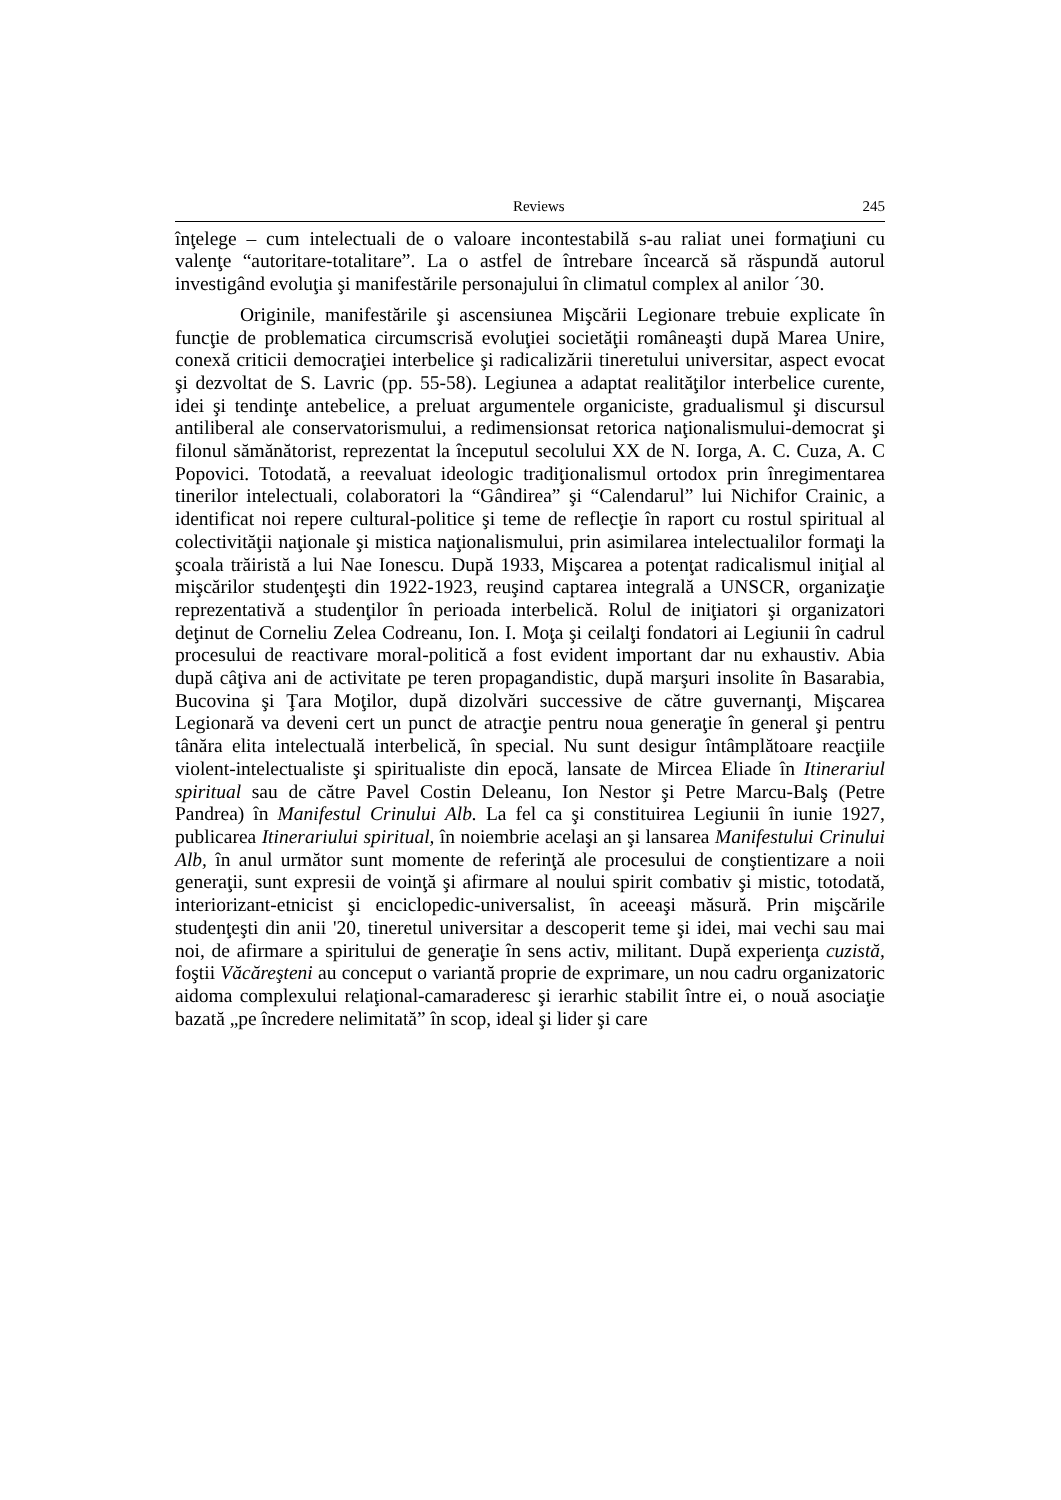Reviews 245
înţelege – cum intelectuali de o valoare incontestabilă s-au raliat unei formaţiuni cu valenţe “autoritare-totalitare”. La o astfel de întrebare încearcă să răspundă autorul investigând evoluţia şi manifestările personajului în climatul complex al anilor ´30.
Originile, manifestările şi ascensiunea Mişcării Legionare trebuie explicate în funcţie de problematica circumscrisă evoluţiei societăţii româneaşti după Marea Unire, conexă criticii democraţiei interbelice şi radicalizării tineretului universitar, aspect evocat şi dezvoltat de S. Lavric (pp. 55-58). Legiunea a adaptat realităţilor interbelice curente, idei şi tendinţe antebelice, a preluat argumentele organiciste, gradualismul şi discursul antiliberal ale conservatorismului, a redimensionsat retorica naţionalismului-democrat şi filonul sămănătorist, reprezentat la începutul secolului XX de N. Iorga, A. C. Cuza, A. C Popovici. Totodată, a reevaluat ideologic tradiţionalismul ortodox prin înregimentarea tinerilor intelectuali, colaboratori la “Gândirea” şi “Calendarul” lui Nichifor Crainic, a identificat noi repere cultural-politice şi teme de reflecţie în raport cu rostul spiritual al colectivităţii naţionale şi mistica naţionalismului, prin asimilarea intelectualilor formaţi la şcoala trăiristă a lui Nae Ionescu. După 1933, Mişcarea a potenţat radicalismul iniţial al mişcărilor studenţeşti din 1922-1923, reuşind captarea integrală a UNSCR, organizaţie reprezentativă a studenţilor în perioada interbelică. Rolul de iniţiatori şi organizatori deţinut de Corneliu Zelea Codreanu, Ion. I. Moţa şi ceilalţi fondatori ai Legiunii în cadrul procesului de reactivare moral-politică a fost evident important dar nu exhaustiv. Abia după câţiva ani de activitate pe teren propagandistic, după marşuri insolite în Basarabia, Bucovina şi Ţara Moţilor, după dizolvări successive de către guvernanţi, Mişcarea Legionară va deveni cert un punct de atracţie pentru noua generaţie în general şi pentru tânăra elita intelectuală interbelică, în special. Nu sunt desigur întâmplătoare reacţiile violent-intelectualiste şi spiritualiste din epocă, lansate de Mircea Eliade în Itinerariul spiritual sau de către Pavel Costin Deleanu, Ion Nestor şi Petre Marcu-Balş (Petre Pandrea) în Manifestul Crinului Alb. La fel ca şi constituirea Legiunii în iunie 1927, publicarea Itinerariului spiritual, în noiembrie acelaşi an şi lansarea Manifestului Crinului Alb, în anul următor sunt momente de referinţă ale procesului de conştientizare a noii generaţii, sunt expresii de voinţă şi afirmare al noului spirit combativ şi mistic, totodată, interiorizant-etnicist şi enciclopedic-universalist, în aceeaşi măsură. Prin mişcările studenţeşti din anii '20, tineretul universitar a descoperit teme şi idei, mai vechi sau mai noi, de afirmare a spiritului de generaţie în sens activ, militant. După experienţa cuzistă, foştii Văcăreşteni au conceput o variantă proprie de exprimare, un nou cadru organizatoric aidoma complexului relaţional-camaraderesc şi ierarhic stabilit între ei, o nouă asociaţie bazată „pe încredere nelimitată” în scop, ideal şi lider şi care